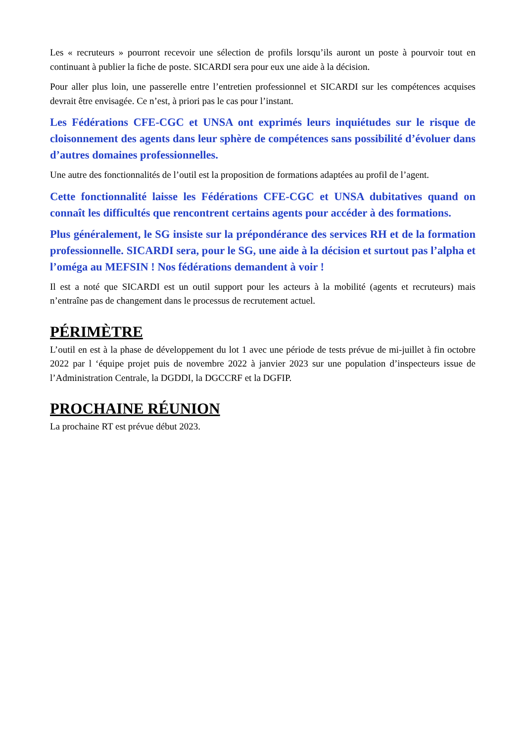Les « recruteurs » pourront recevoir une sélection de profils lorsqu’ils auront un poste à pourvoir tout en continuant à publier la fiche de poste. SICARDI sera pour eux une aide à la décision.
Pour aller plus loin, une passerelle entre l’entretien professionnel et SICARDI sur les compétences acquises devrait être envisagée. Ce n’est, à priori pas le cas pour l’instant.
Les Fédérations CFE-CGC et UNSA ont exprimés leurs inquiétudes sur le risque de cloisonnement des agents dans leur sphère de compétences sans possibilité d’évoluer dans d’autres domaines professionnelles.
Une autre des fonctionnalités de l’outil est la proposition de formations adaptées au profil de l’agent.
Cette fonctionnalité laisse les Fédérations CFE-CGC et UNSA dubitatives quand on connaît les difficultés que rencontrent certains agents pour accéder à des formations.
Plus généralement, le SG insiste sur la prépondérance des services RH et de la formation professionnelle. SICARDI sera, pour le SG, une aide à la décision et surtout pas l’alpha et l’oméga au MEFSIN ! Nos fédérations demandent à voir !
Il est a noté que SICARDI est un outil support pour les acteurs à la mobilité (agents et recruteurs) mais n’entraîne pas de changement dans le processus de recrutement actuel.
PÉRIMÈTRE
L’outil en est à la phase de développement du lot 1 avec une période de tests prévue de mi-juillet à fin octobre 2022 par l ‘équipe projet puis de novembre 2022 à janvier 2023 sur une population d’inspecteurs issue de l’Administration Centrale, la DGDDI, la DGCCRF et la DGFIP.
PROCHAINE RÉUNION
La prochaine RT est prévue début 2023.